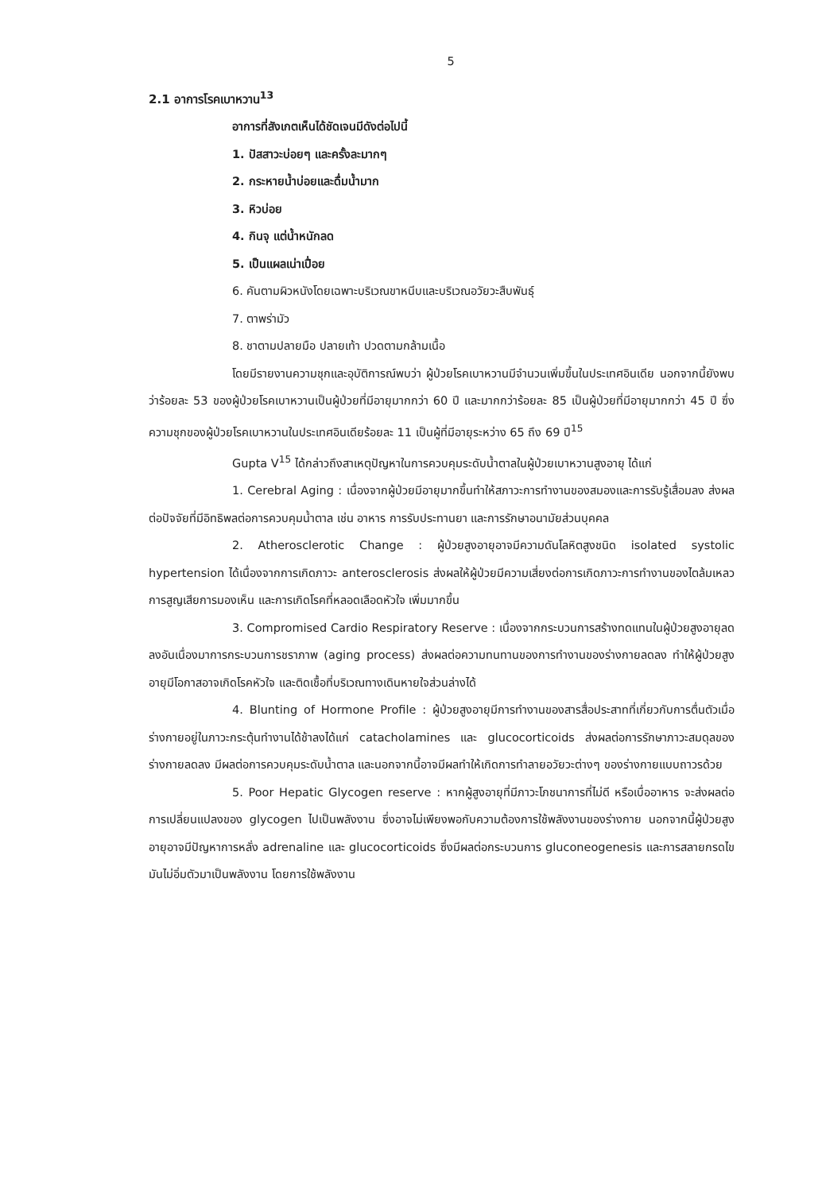5
2.1 อาการโรคเบาหวาน<sup>13</sup>
อาการที่สังเกตเห็นได้ชัดเจนมีดังต่อไปนี้
1. ปัสสาวะบ่อยๆ และครั้งละมากๆ
2. กระหายน้ำบ่อยและดื่มน้ำมาก
3. หิวบ่อย
4. กินจุ แต่น้ำหนักลด
5. เป็นแผลเน่าเปื่อย
6. คันตามผิวหนังโดยเฉพาะบริเวณขาหนีบและบริเวณอวัยวะสืบพันธุ์
7. ตาพร่ามัว
8. ชาตามปลายมือ ปลายเท้า ปวดตามกล้ามเนื้อ
โดยมีรายงานความชุกและอุบัติการณ์พบว่า ผู้ป่วยโรคเบาหวานมีจำนวนเพิ่มขึ้นในประเทศอินเดีย นอกจากนี้ยังพบว่าร้อยละ 53 ของผู้ป่วยโรคเบาหวานเป็นผู้ป่วยที่มีอายุมากกว่า 60 ปี และมากกว่าร้อยละ 85 เป็นผู้ป่วยที่มีอายุมากกว่า 45 ปี ซึ่งความชุกของผู้ป่วยโรคเบาหวานในประเทศอินเดียร้อยละ 11 เป็นผู้ที่มีอายุระหว่าง 65 ถึง 69 ปี<sup>15</sup>
Gupta V<sup>15</sup> ได้กล่าวถึงสาเหตุปัญหาในการควบคุมระดับน้ำตาลในผู้ป่วยเบาหวานสูงอายุ ได้แก่
1. Cerebral Aging : เนื่องจากผู้ป่วยมีอายุมากขึ้นทำให้สภาวะการทำงานของสมองและการรับรู้เสื่อมลง ส่งผลต่อปัจจัยที่มีอิทธิพลต่อการควบคุมน้ำตาล เช่น อาหาร การรับประทานยา และการรักษาอนามัยส่วนบุคคล
2. Atherosclerotic Change : ผู้ป่วยสูงอายุอาจมีความดันโลหิตสูงชนิด isolated systolic hypertension ได้เนื่องจากการเกิดภาวะ anterosclerosis ส่งผลให้ผู้ป่วยมีความเสี่ยงต่อการเกิดภาวะการทำงานของไตล้มเหลว การสูญเสียการมองเห็น และการเกิดโรคที่หลอดเลือดหัวใจ เพิ่มมากขึ้น
3. Compromised Cardio Respiratory Reserve : เนื่องจากกระบวนการสร้างทดแทนในผู้ป่วยสูงอายุลดลงอันเนื่องมาการกระบวนการชราภาพ (aging process) ส่งผลต่อความทนทานของการทำงานของร่างกายลดลง ทำให้ผู้ป่วยสูงอายุมีโอกาสอาจเกิดโรคหัวใจ และติดเชื้อที่บริเวณทางเดินหายใจส่วนล่างได้
4. Blunting of Hormone Profile : ผู้ป่วยสูงอายุมีการทำงานของสารสื่อประสาทที่เกี่ยวกับการตื่นตัวเมื่อร่างกายอยู่ในภาวะกระตุ้นทำงานได้ช้าลงได้แก่ catacholamines และ glucocorticoids ส่งผลต่อการรักษาภาวะสมดุลของร่างกายลดลง มีผลต่อการควบคุมระดับน้ำตาล และนอกจากนี้อาจมีผลทำให้เกิดการทำลายอวัยวะต่างๆ ของร่างกายแบบถาวรด้วย
5. Poor Hepatic Glycogen reserve : หากผู้สูงอายุที่มีภาวะโภชนาการที่ไม่ดี หรือเบื่ออาหาร จะส่งผลต่อการเปลี่ยนแปลงของ glycogen ไปเป็นพลังงาน ซึ่งอาจไม่เพียงพอกับความต้องการใช้พลังงานของร่างกาย นอกจากนี้ผู้ป่วยสูงอายุอาจมีปัญหาการหลั่ง adrenaline และ glucocorticoids ซึ่งมีผลต่อกระบวนการ gluconeogenesis และการสลายกรดไขมันไม่อิ่มตัวมาเป็นพลังงาน โดยการใช้พลังงาน